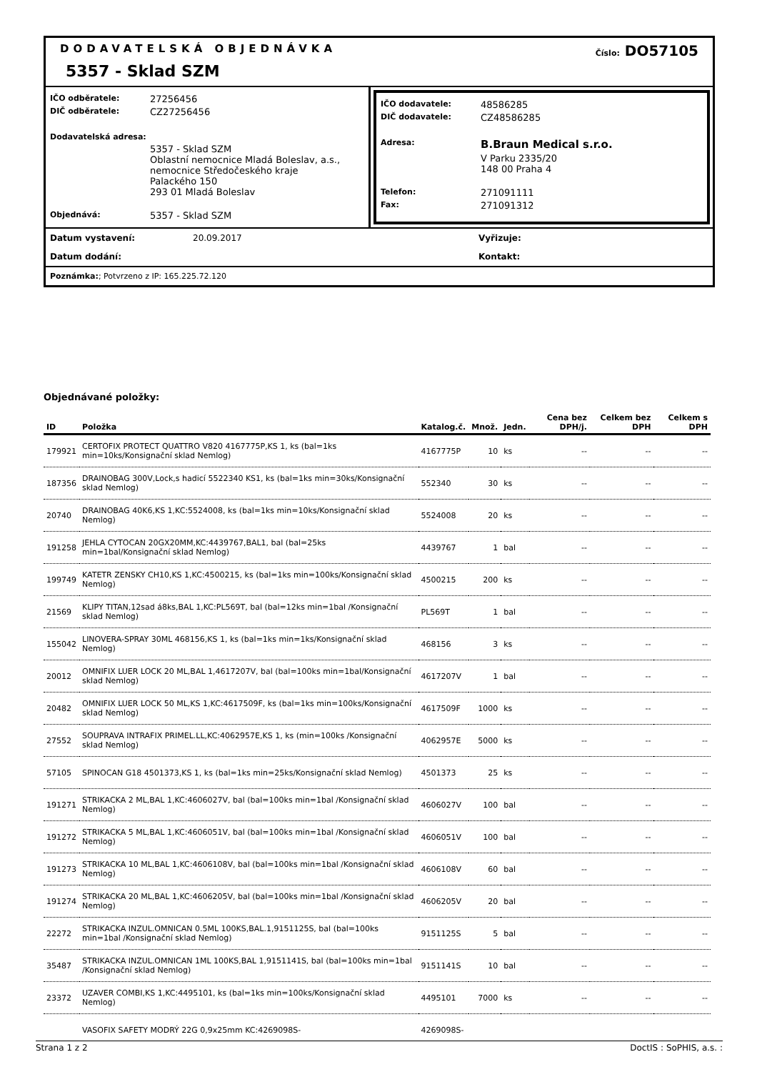DODAVATELSKÁ OBJEDNÁVKA Číslo: DO57105
5357 - Sklad SZM
IČO odběratele: 27256456
DIČ odběratele: CZ27256456
Dodavatelská adresa:
5357 - Sklad SZM
Oblastní nemocnice Mladá Boleslav, a.s., nemocnice Středočeského kraje
Palackého 150
293 01 Mladá Boleslav
Objednává: 5357 - Sklad SZM
IČO dodavatele: 48586285
DIČ dodavatele: CZ48586285
Adresa: B.Braun Medical s.r.o.
V Parku 2335/20
148 00 Praha 4
Telefon: 271091111
Fax: 271091312
Datum vystavení: 20.09.2017 Vyřizuje:
Datum dodání: Kontakt:
Poznámka:; Potvrzeno z IP: 165.225.72.120
Objednávané položky:
| ID | Položka | Katalog.č. | Množ. | Jedn. | Cena bez DPH/j. | Celkem bez DPH | Celkem s DPH |
| --- | --- | --- | --- | --- | --- | --- | --- |
| 179921 | CERTOFIX PROTECT QUATTRO V820 4167775P,KS 1, ks (bal=1ks min=10ks/Konsignační sklad Nemlog) | 4167775P | 10 | ks | -- | -- | -- |
| 187356 | DRAINOBAG 300V,Lock,s hadicí 5522340 KS1, ks (bal=1ks min=30ks/Konsignační sklad Nemlog) | 552340 | 30 | ks | -- | -- | -- |
| 20740 | DRAINOBAG 40K6,KS 1,KC:5524008, ks (bal=1ks min=10ks/Konsignační sklad Nemlog) | 5524008 | 20 | ks | -- | -- | -- |
| 191258 | JEHLA CYTOCAN 20GX20MM,KC:4439767,BAL1, bal (bal=25ks min=1bal/Konsignační sklad Nemlog) | 4439767 | 1 | bal | -- | -- | -- |
| 199749 | KATETR ZENSKY CH10,KS 1,KC:4500215, ks (bal=1ks min=100ks/Konsignační sklad Nemlog) | 4500215 | 200 | ks | -- | -- | -- |
| 21569 | KLIPY TITAN,12sad á8ks,BAL 1,KC:PL569T, bal (bal=12ks min=1bal /Konsignační sklad Nemlog) | PL569T | 1 | bal | -- | -- | -- |
| 155042 | LINOVERA-SPRAY 30ML 468156,KS 1, ks (bal=1ks min=1ks/Konsignační sklad Nemlog) | 468156 | 3 | ks | -- | -- | -- |
| 20012 | OMNIFIX LUER LOCK 20 ML,BAL 1,4617207V, bal (bal=100ks min=1bal/Konsignační sklad Nemlog) | 4617207V | 1 | bal | -- | -- | -- |
| 20482 | OMNIFIX LUER LOCK 50 ML,KS 1,KC:4617509F, ks (bal=1ks min=100ks/Konsignační sklad Nemlog) | 4617509F | 1000 | ks | -- | -- | -- |
| 27552 | SOUPRAVA INTRAFIX PRIMEL.LL,KC:4062957E,KS 1, ks (min=100ks /Konsignační sklad Nemlog) | 4062957E | 5000 | ks | -- | -- | -- |
| 57105 | SPINOCAN G18 4501373,KS 1, ks (bal=1ks min=25ks/Konsignační sklad Nemlog) | 4501373 | 25 | ks | -- | -- | -- |
| 191271 | STRIKACKA 2 ML,BAL 1,KC:4606027V, bal (bal=100ks min=1bal /Konsignační sklad Nemlog) | 4606027V | 100 | bal | -- | -- | -- |
| 191272 | STRIKACKA 5 ML,BAL 1,KC:4606051V, bal (bal=100ks min=1bal /Konsignační sklad Nemlog) | 4606051V | 100 | bal | -- | -- | -- |
| 191273 | STRIKACKA 10 ML,BAL 1,KC:4606108V, bal (bal=100ks min=1bal /Konsignační sklad Nemlog) | 4606108V | 60 | bal | -- | -- | -- |
| 191274 | STRIKACKA 20 ML,BAL 1,KC:4606205V, bal (bal=100ks min=1bal /Konsignační sklad Nemlog) | 4606205V | 20 | bal | -- | -- | -- |
| 22272 | STRIKACKA INZUL.OMNICAN 0.5ML 100KS,BAL.1,9151125S, bal (bal=100ks min=1bal /Konsignační sklad Nemlog) | 9151125S | 5 | bal | -- | -- | -- |
| 35487 | STRIKACKA INZUL.OMNICAN 1ML 100KS,BAL 1,9151141S, bal (bal=100ks min=1bal /Konsignační sklad Nemlog) | 9151141S | 10 | bal | -- | -- | -- |
| 23372 | UZAVER COMBI,KS 1,KC:4495101, ks (bal=1ks min=100ks/Konsignační sklad Nemlog) | 4495101 | 7000 | ks | -- | -- | -- |
| | VASOFIX SAFETY MODRÝ 22G 0,9x25mm KC:4269098S- | 4269098S- | | | | | |
Strana 1 z 2 DoctIS : SoPHIS, a.s. :